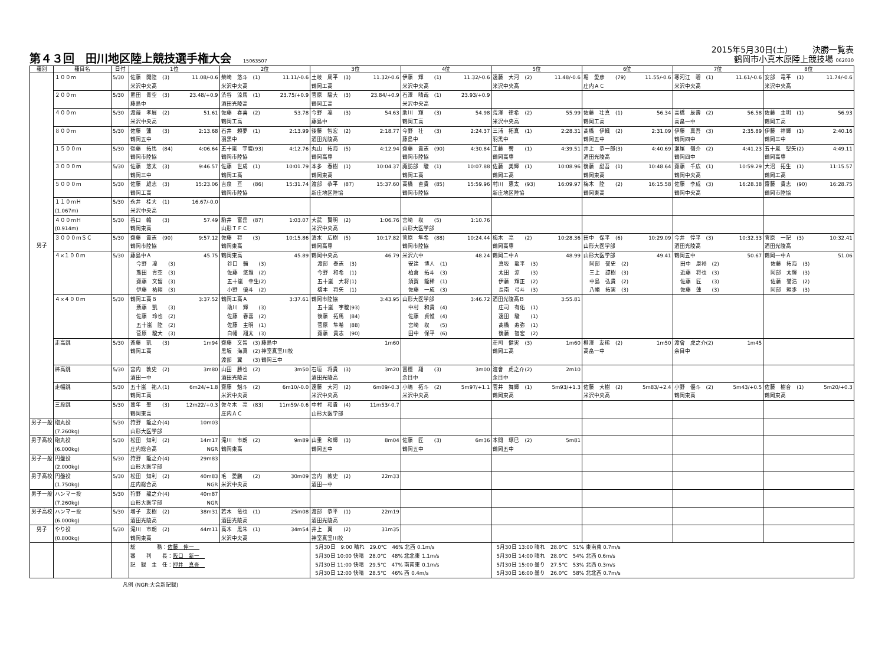第４３回　田川地区陸上競技選手権大会 15063507
2015年5月30日(土)　　　決勝一覧表
鶴岡市小真木原陸上競技場 062030
| 種別 | 種目名 | 日付 | 1位 | 2位 | 3位 | 4位 | 5位 | 6位 | 7位 | 8位 |
| --- | --- | --- | --- | --- | --- | --- | --- | --- | --- | --- |
| 男子 | １００ｍ | 5/30 | 佐藤 開陸 (3) 11.08/-0.6 米沢中央高 | 柴崎 悠斗 (1) 11.11/-0.6 米沢中央高 | 土岐 周平 (3) 11.32/-0.6 鶴岡工高 | 伊藤 輝 (1) 11.32/-0.6 米沢中央高 | 遠藤 大河 (2) 11.48/-0.6 米沢中央高 | 堀 愛彦 (79) 11.55/-0.6 庄内ＡＣ | 寒河江 碧 (1) 11.61/-0.6 米沢中央高 | 安部 竜平 (1) 11.74/-0.6 米沢中央高 |
| | ２００ｍ | 5/30 | 熊田 青空 (3) 23.48/+0.9 藤島中 | 渋谷 涼馬 (1) 23.75/+0.9 酒田光陵高 | 菅原 駿大 (3) 23.84/+0.9 鶴岡工高 | 石澤 晴哉 (1) 23.93/+0.9 米沢中央高 | | | | |
| | ４００ｍ | 5/30 | 渡邉 孝展 (2) 51.61 米沢中央高 | 佐藤 春喜 (2) 53.78 鶴岡工高 | 今野 凜 (3) 54.63 藤島中 | 助川 輝 (3) 54.98 鶴岡工高 | 荒澤 律希 (2) 55.99 米沢中央高 | 佐藤 壮真 (1) 56.34 鶴岡工高 | 高橋 辰壽 (2) 56.58 高畠一中 | 佐藤 主明 (1) 56.93 鶴岡工高 |
| | ８００ｍ | 5/30 | 佐藤 蓮 (3) 2:13.68 鶴岡五中 | 石井 頼夢 (1) 2:13.99 羽黒中 | 後藤 智宏 (2) 2:18.77 酒田光陵高 | 今野 壮 (3) 2:24.37 藤島中 | 三浦 拓真 (1) 2:28.31 羽黒中 | 髙橋 伊織 (2) 2:31.09 鶴岡五中 | 伊藤 真吾 (3) 2:35.89 鶴岡四中 | 伊藤 祥輝 (1) 2:40.16 鶴岡三中 |
| | １５００ｍ | 5/30 | 後藤 拓馬 (84) 4:06.64 鶴岡市陸協 | 五十嵐 宇駿(93) 4:12.76 鶴岡市陸協 | 丸山 拓海 (5) 4:12.94 鶴岡高専 | 齋藤 貴志 (90) 4:30.84 鶴岡市陸協 | 工藤 響 (1) 4:39.51 鶴岡高専 | 井上 恭一郎(3) 4:40.69 酒田光陵高 | 瀬尾 嶺介 (2) 4:41.23 鶴岡四中 | 五十嵐 聖矢(2) 4:49.11 鶴岡高専 |
| | ３０００ｍ | 5/30 | 佐藤 悠太 (3) 9:46.57 鶴岡三中 | 佐藤 世成 (1) 10:01.79 鶴岡工高 | 本多 春樹 (1) 10:04.37 鶴岡東高 | 諏訪部 駿 (1) 10:07.88 鶴岡工高 | 佐藤 美輝 (1) 10:08.96 鶴岡工高 | 後藤 彪吾 (1) 10:48.64 鶴岡東高 | 齋藤 千広 (1) 10:59.29 鶴岡中央高 | 大沼 拓生 (1) 11:15.57 鶴岡工高 |
| | ５０００ｍ | 5/30 | 佐藤 雄志 (3) 15:23.06 鶴岡工高 | 吉泉 亘 (86) 15:31.74 鶴岡市陸協 | 渡部 恭平 (87) 15:37.60 新庄地区陸協 | 高橋 直貴 (85) 15:59.96 鶴岡市陸協 | 村川 恵太 (93) 16:09.97 新庄地区陸協 | 梅木 陸 (2) 16:15.58 鶴岡東高 | 佐藤 李成 (3) 16:28.38 鶴岡中央高 | 齋藤 貴志 (90) 16:28.75 鶴岡市陸協 |
| | １１０ｍＨ (1.067m) | 5/30 | 永井 桂大 (1) 16.67/-0.0 米沢中央高 | | | | | | | |
| | ４００ｍＨ (0.914m) | 5/30 | 谷口 輪 (3) 57.49 鶴岡東高 | 駒井 富岳 (87) 1:03.07 山形ＴＦＣ | 大武 賢明 (2) 1:06.76 米沢中央高 | 宮崎 収 (5) 1:10.76 山形大医学部 | | | | |
| | ３０００ｍＳＣ | 5/30 | 齋藤 貴志 (90) 9:57.12 鶴岡市陸協 | 佐藤 将 (3) 10:15.86 鶴岡東高 | 清水 広樹 (5) 10:17.82 鶴岡高専 | 菅原 隼希 (88) 10:24.44 鶴岡市陸協 | 梅木 亮 (2) 10:28.36 鶴岡高専 | 田中 保平 (6) 10:29.09 山形大医学部 | 今井 惇平 (3) 10:32.33 酒田光陵高 | 菅原 一記 (3) 10:32.41 酒田光陵高 |
| | ４×１００ｍ | 5/30 | 藤島中Ａ 45.75 今野 凜 (3) 熊田 青空 (3) 齋藤 文留 (3) 伊藤 祐翔 (3) | 鶴岡東高 45.89 谷口 輪 (3) 佐藤 悠雅 (2) 五十嵐 幸生(2) 小野 優斗 (2) | 鶴岡中央高 46.79 渡部 泰志 (3) 今野 和希 (1) 五十嵐 大将(1) 橋本 将矢 (1) | 米沢六中 48.24 安達 博人 (1) 柏倉 拓斗 (3) 須賀 龍稀 (1) 佐藤 一成 (3) | 鶴岡二中Ａ 48.99 真坂 龍平 (3) 太田 涼 (3) 伊藤 輝正 (2) 長南 弓斗 (3) | 山形大医学部 49.41 阿部 誉史 (2) 三上 諒樹 (3) 中島 弘貴 (2) 八幡 拓実 (3) | 鶴岡五中 50.67 田中 康裕 (2) 近藤 将也 (3) 佐藤 匠 (3) 佐藤 蓮 (3) | 鶴岡一中Ａ 51.06 佐藤 拓海 (3) 阿部 太輝 (3) 佐藤 誉浩 (2) 阿部 頼歩 (3) |
| | ４×４００ｍ | 5/30 | 鶴岡工高Ｂ 3:37.52 斎藤 凱 (3) 佐藤 玲也 (2) 五十嵐 陸 (2) 菅原 駿大 (3) | 鶴岡工高Ａ 3:37.61 助川 輝 (3) 佐藤 春喜 (2) 佐藤 主明 (1) 白幡 翔太 (3) | 鶴岡市陸協 3:43.95 五十嵐 宇駿(93) 後藤 拓馬 (84) 菅原 隼希 (88) 齋藤 貴志 (90) | 山形大医学部 3:46.72 中村 和貴 (4) 佐藤 貞惟 (4) 宮崎 収 (5) 田中 保平 (6) | 酒田光陵高Ｂ 3:55.81 庄司 有佑 (1) 遠田 駿 (1) 髙橋 寿弥 (1) 後藤 智宏 (2) | | | |
| | 走高跳 | 5/30 | 斎藤 凱 (3) 1m94 鶴岡工高 | 齋藤 文留 (3) 藤島中 1m60 黒坂 海真 (2) 神室真室川校 渡部 翼 (3) 鶴岡三中 | | | 荘司 健実 (3) 1m60 鶴岡工高 | 柳澤 友稀 (2) 1m50 高畠一中 | 渡會 虎之介(2) 1m45 余目中 | |
| | 棒高跳 | 5/30 | 宮内 敦史 (2) 3m80 酒田一中 | 山田 勝也 (2) 3m50 酒田光陵高 | 石垣 将貴 (3) 3m20 酒田光陵高 | 冨樫 翔 (3) 3m00 余目中 | 渡會 虎之介(2) 2m10 余目中 | | | |
| | 走幅跳 | 5/30 | 五十嵐 祐人(1) 6m24/+1.8 鶴岡工高 | 齋藤 魁斗 (2) 6m10/-0.0 米沢中央高 | 遠藤 大河 (2) 6m09/-0.3 米沢中央高 | 小嶋 拓斗 (2) 5m97/+1.1 米沢中央高 | 菅井 舞輝 (1) 5m93/+1.3 鶴岡東高 | 佐藤 大樹 (2) 5m83/+2.4 米沢中央高 | 小野 優斗 (2) 5m43/+0.5 鶴岡東高 | 佐藤 樹音 (1) 5m20/+0.3 鶴岡東高 |
| | 三段跳 | 5/30 | 萬年 聖 (3) 12m22/+0.3 鶴岡東高 | 佐々木 亮 (83) 11m59/-0.6 庄内ＡＣ | 中村 和貴 (4) 11m53/-0.7 山形大医学部 | | | | | |
| 男子一般 | 砲丸投 (7.260kg) | 5/30 | 狩野 龍之介(4) 10m03 山形大医学部 | | | | | | | |
| 男子高校 | 砲丸投 (6.000kg) | 5/30 | 松田 知利 (2) 14m17 庄内総合高 NGR | 滝川 市朗 (2) 9m89 鶴岡東高 | 山重 和輝 (3) 8m04 鶴岡五中 | 佐藤 匠 (3) 6m36 鶴岡五中 | 本間 琢巳 (2) 5m81 鶴岡五中 | | | |
| 男子一般 | 円盤投 (2.000kg) | 5/30 | 狩野 龍之介(4) 29m83 山形大医学部 | | | | | | | |
| 男子高校 | 円盤投 (1.750kg) | 5/30 | 松田 知利 (2) 40m83 庄内総合高 NGR | 毛 愛鵬 (2) 30m09 米沢中央高 | 宮内 敦史 (2) 22m33 酒田一中 | | | | | |
| 男子一般 | ハンマー投 (7.260kg) | 5/30 | 狩野 龍之介(4) 40m87 山形大医学部 NGR | | | | | | | |
| 男子高校 | ハンマー投 (6.000kg) | 5/30 | 増子 友樹 (2) 38m31 酒田光陵高 | 若木 竜也 (1) 25m08 酒田光陵高 | 渡部 恭平 (1) 22m19 酒田光陵高 | | | | | |
| 男子 | やり投 (0.800kg) | 5/30 | 滝川 市朗 (2) 44m11 鶴岡東高 | 高木 黒朱 (1) 34m54 米沢中央高 | 井上 翼 (2) 31m35 神室真室川校 | | | | | |
| | | | 総 務： 佐藤 伸一 審 判 長： 阪口 新一 記 録 主 任： 押井 真吾 | | 5月30日 9:00 晴れ 29.0℃ 46% 北西 0.1m/s 5月30日 10:00 快晴 28.0℃ 48% 北北東 1.1m/s 5月30日 11:00 快晴 29.5℃ 47% 南南東 0.1m/s 5月30日 12:00 快晴 28.5℃ 46% 西 0.4m/s | | 5月30日 13:00 晴れ 28.0℃ 51% 東南東 0.7m/s 5月30日 14:00 晴れ 28.0℃ 54% 北西 0.6m/s 5月30日 15:00 曇り 27.5℃ 53% 北西 0.3m/s 5月30日 16:00 曇り 26.0℃ 58% 北北西 0.7m/s | | | |
凡例 (NGR:大会新記録)